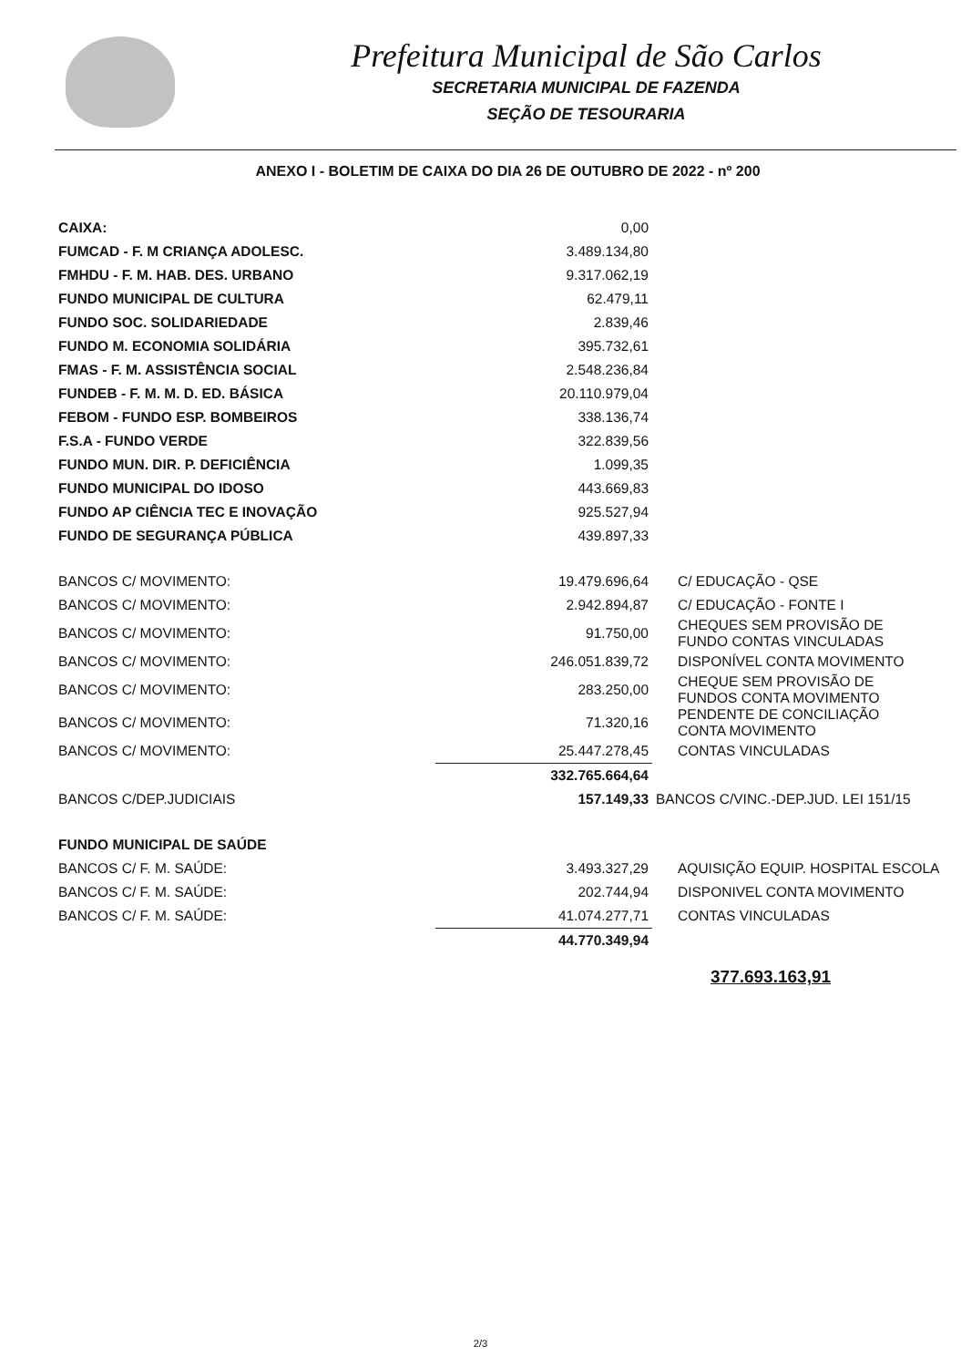Prefeitura Municipal de São Carlos
SECRETARIA MUNICIPAL DE FAZENDA
SEÇÃO DE TESOURARIA
ANEXO I - BOLETIM DE CAIXA DO DIA 26 DE OUTUBRO DE 2022 - nº 200
| CAIXA: | 0,00 | |
| FUMCAD - F. M CRIANÇA ADOLESC. | 3.489.134,80 | |
| FMHDU - F. M. HAB. DES. URBANO | 9.317.062,19 | |
| FUNDO MUNICIPAL DE CULTURA | 62.479,11 | |
| FUNDO SOC. SOLIDARIEDADE | 2.839,46 | |
| FUNDO M. ECONOMIA SOLIDÁRIA | 395.732,61 | |
| FMAS - F. M. ASSISTÊNCIA SOCIAL | 2.548.236,84 | |
| FUNDEB - F. M. M. D. ED. BÁSICA | 20.110.979,04 | |
| FEBOM - FUNDO ESP. BOMBEIROS | 338.136,74 | |
| F.S.A - FUNDO VERDE | 322.839,56 | |
| FUNDO MUN. DIR. P. DEFICIÊNCIA | 1.099,35 | |
| FUNDO MUNICIPAL DO IDOSO | 443.669,83 | |
| FUNDO AP CIÊNCIA TEC E INOVAÇÃO | 925.527,94 | |
| FUNDO DE SEGURANÇA PÚBLICA | 439.897,33 | |
| BANCOS C/ MOVIMENTO: | 19.479.696,64 | C/ EDUCAÇÃO - QSE |
| BANCOS C/ MOVIMENTO: | 2.942.894,87 | C/ EDUCAÇÃO - FONTE I |
| BANCOS C/ MOVIMENTO: | 91.750,00 | CHEQUES SEM PROVISÃO DE FUNDO CONTAS VINCULADAS |
| BANCOS C/ MOVIMENTO: | 246.051.839,72 | DISPONÍVEL CONTA MOVIMENTO |
| BANCOS C/ MOVIMENTO: | 283.250,00 | CHEQUE SEM PROVISÃO DE FUNDOS CONTA MOVIMENTO |
| BANCOS C/ MOVIMENTO: | 71.320,16 | PENDENTE DE CONCILIAÇÃO CONTA MOVIMENTO |
| BANCOS C/ MOVIMENTO: | 25.447.278,45 | CONTAS VINCULADAS |
| | 332.765.664,64 | |
| BANCOS C/DEP.JUDICIAIS | 157.149,33 | BANCOS C/VINC.-DEP.JUD. LEI 151/15 |
| FUNDO MUNICIPAL DE SAÚDE | | |
| BANCOS C/ F. M. SAÚDE: | 3.493.327,29 | AQUISIÇÃO EQUIP. HOSPITAL ESCOLA |
| BANCOS C/ F. M. SAÚDE: | 202.744,94 | DISPONIVEL CONTA MOVIMENTO |
| BANCOS C/ F. M. SAÚDE: | 41.074.277,71 | CONTAS VINCULADAS |
| | 44.770.349,94 | |
377.693.163,91
2/3